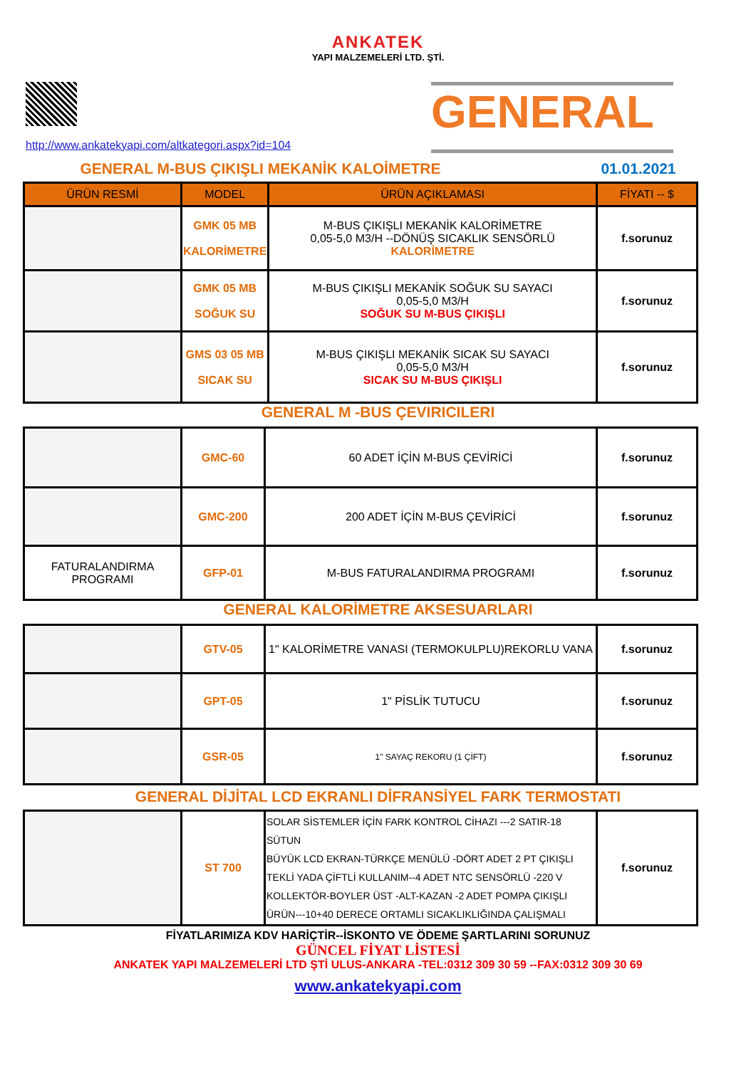ANKATEK
YAPI MALZEMELERİ LTD. ŞTİ.
http://www.ankatekyapi.com/altkategori.aspx?id=104
GENERAL
GENERAL M-BUS ÇIKIŞLI MEKANİK KALOİMETRE 01.01.2021
| ÜRÜN RESMİ | MODEL | ÜRÜN AÇIKLAMASI | FİYATI -- $ |
| --- | --- | --- | --- |
| | GMK 05 MB KALORİMETRE | M-BUS ÇIKIŞLI MEKANİK KALORİMETRE 0,05-5,0 M3/H --DÖNÜŞ SICAKLIK SENSÖRLÜ KALORİMETRE | f.sorunuz |
| | GMK 05 MB SOĞUK SU | M-BUS ÇIKIŞLI MEKANİK SOĞUK SU SAYACI 0,05-5,0 M3/H SOĞUK SU M-BUS ÇIKIŞLI | f.sorunuz |
| | GMS 03 05 MB SICAK SU | M-BUS ÇIKIŞLI MEKANİK SICAK SU SAYACI 0,05-5,0 M3/H SICAK SU M-BUS ÇIKIŞLI | f.sorunuz |
GENERAL M -BUS ÇEVIRICILERI
| | GMC-60 | 60 ADET İÇİN M-BUS ÇEVİRİCİ | f.sorunuz |
| | GMC-200 | 200 ADET İÇİN M-BUS ÇEVİRİCİ | f.sorunuz |
| FATURALANDIRMA PROGRAMI | GFP-01 | M-BUS FATURALANDIRMA PROGRAMI | f.sorunuz |
GENERAL KALORİMETRE AKSESUARLARI
| | GTV-05 | 1" KALORİMETRE VANASI (TERMOKULPLU)REKORLU VANA | f.sorunuz |
| | GPT-05 | 1" PİSLİK TUTUCU | f.sorunuz |
| | GSR-05 | 1" SAYAÇ REKORU (1 ÇİFT) | f.sorunuz |
GENERAL DİJİTAL LCD EKRANLI DİFRANSİYEL FARK TERMOSTATI
| | ST 700 | SOLAR SİSTEMLER İÇİN FARK KONTROL CİHAZI ---2 SATIR-18 SÜTUN BÜYÜK LCD EKRAN-TÜRKÇE MENÜLÜ -DÖRT ADET 2 PT ÇIKIŞLI TEKLİ YADA ÇİFTLİ KULLANIM--4 ADET NTC SENSÖRLÜ -220 V KOLLEKTÖR-BOYLER ÜST -ALT-KAZAN -2 ADET POMPA ÇIKIŞLI ÜRÜN---10+40 DERECE ORTAMLI SICAKLIKLIĞINDA ÇALIŞMALI | f.sorunuz |
FİYATLARIMIZA KDV HARİÇTİR--İSKONTO VE ÖDEME ŞARTLARINI SORUNUZ
GÜNCEL FİYAT LİSTESİ
ANKATEK YAPI MALZEMELERİ LTD ŞTİ ULUS-ANKARA -TEL:0312 309 30 59 --FAX:0312 309 30 69
www.ankatekyapi.com